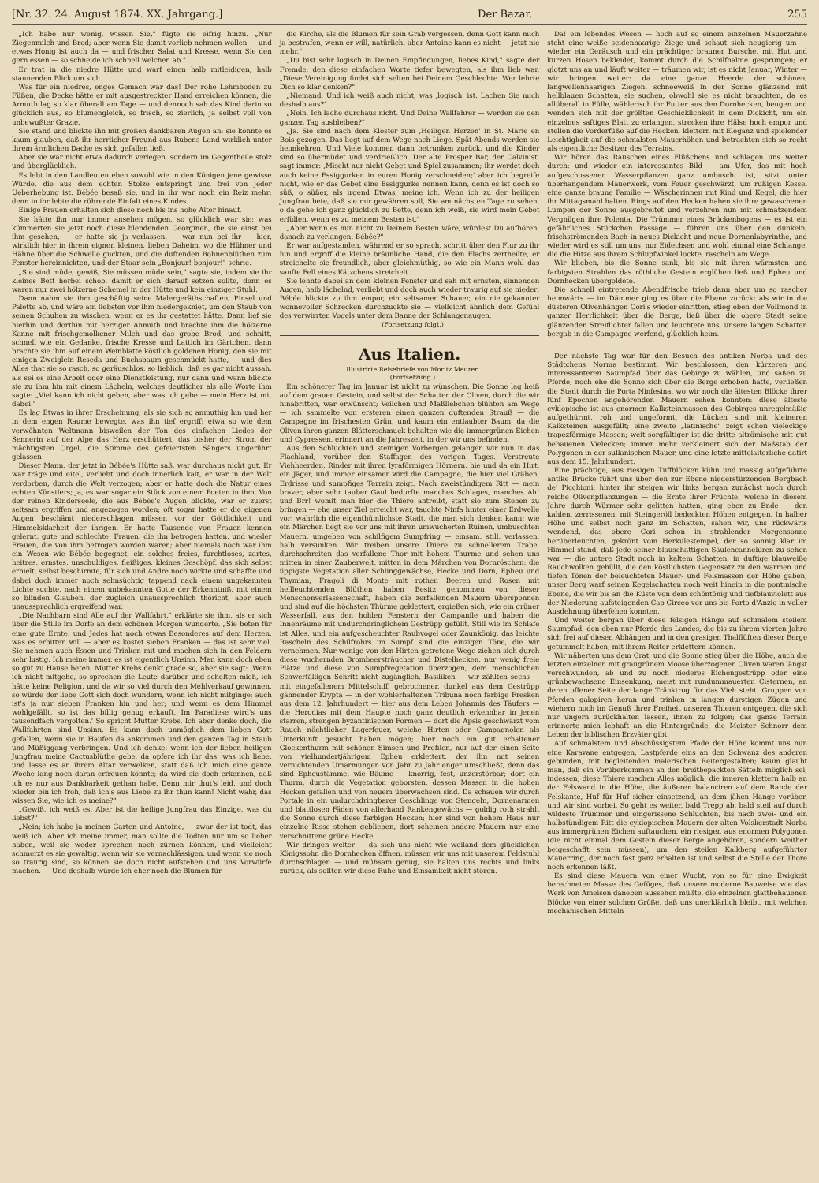[Nr. 32. 24. August 1874. XX. Jahrgang.] Der Bazar. 255
„Ich habe nur wenig, wissen Sie," fügte sie eifrig hinzu. „Nur Ziegenmilch und Brod; aber wenn Sie damit vorlieb nehmen wollen — und etwas Honig ist auch da — und frischer Salat und Kresse, wenn Sie den gern essen — so schneide ich schnell welchen ab."
Er trat in die niedre Hütte und warf einen halb mitleidigen, halb staunenden Blick um sich.
Was für ein niedres, enges Gemach war das! Der rohe Lehmboden zu Füßen, die Decke hätte er mit ausgestreckter Hand erreichen können, die Armuth lag so klar überall am Tage — und dennoch sah das Kind darin so glücklich aus, so blumengleich, so frisch, so zierlich, ja selbst voll von unbewußter Grazie.
Sie stand und blickte ihn mit großen dankbaren Augen an; sie konnte es kaum glauben, daß ihr herrlicher Freund aus Rubens Land wirklich unter ihrem ärmlichen Dache es sich gefallen ließ.
Aber sie war nicht etwa dadurch verlegen, sondern im Gegentheile stolz und überglücklich.
Es lebt in den Landleuten eben sowohl wie in den Königen jene gewisse Würde, die aus dem echten Stolze entspringt und frei von jeder Ueberhebung ist. Bébée besaß sie, und in ihr war noch ein Reiz mehr: denn in ihr lebte die rührende Einfalt eines Kindes.
Einige Frauen erhalten sich diese noch bis ins hohe Alter hinauf.
Sie hätte ihn nur immer ansehen mögen, so glücklich war sie; was kümmerten sie jetzt noch diese blendenden Georginen, die sie einst bei ihm gesehen, — er hatte sie ja verlassen, — war nun bei ihr — hier, wirklich hier in ihrem eignen kleinen, lieben Daheim, wo die Hühner und Hähne über die Schwelle guckten, und die duftenden Bohnenblüthen zum Fenster hereinnickten, und der Staar sein „Bonjour! bonjour!" schrie.
„Sie sind müde, gewiß, Sie müssen müde sein," sagte sie, indem sie ihr kleines Bett herbei schob, damit er sich darauf setzen sollte, denn es waren nur zwei hölzerne Schemel in der Hütte und kein einziger Stuhl.
Dann nahm sie ihm geschäftig seine Malergeräthschaften, Pinsel und Palette ab, und wäre am liebsten vor ihm niedergekniet, um den Staub von seinen Schuhen zu wischen, wenn er es ihr gestattet hätte. Dann lief sie hierhin und dorthin mit herziger Anmuth und brachte ihm die hölzerne Kanne mit frischgemolkener Milch und das grobe Brod, und schnitt, schnell wie ein Gedanke, frische Kresse und Lattich im Gärtchen, dann brachte sie ihm auf einem Weinblatte köstlich goldenen Honig, den sie mit einigen Zweiglein Reseda und Buchsbaum geschmückt hatte, — und dies Alles that sie so rasch, so geräuschlos, so lieblich, daß es gar nicht aussah, als sei es eine Arbeit oder eine Dienstleistung, nur dann und wann blickte sie zu ihm hin mit einem Lächeln, welches deutlicher als alle Worte ihm sagte: „Viel kann ich nicht geben, aber was ich gebe — mein Herz ist mit dabei."
Es lag Etwas in ihrer Erscheinung, als sie sich so anmuthig hin und her in dem engen Raume bewegte, was ihn tief ergriff; etwa so wie dem verwöhnten Weltmann bisweilen der Ton des einfachen Liedes der Sennerin auf der Alpe das Herz erschüttert, das bisher der Strom der mächtigsten Orgel, die Stimme des gefeiertsten Sängers ungerührt gelassen.
Dieser Mann, der jetzt in Bébée's Hütte saß, war durchaus nicht gut. Er war träge und eitel, verliebt und doch innerlich kalt, er war in der Welt verdorben, durch die Welt verzogen; aber er hatte doch die Natur eines echten Künstlers; ja, es war sogar ein Stück von einem Poeten in ihm. Von der reinen Kinderseele, die aus Bébée's Augen blickte, war er zuerst seltsam ergriffen und angezogen worden; oft sogar hatte er die eigenen Augen beschämt niederschlagen müssen vor der Göttlichkeit und Himmelsklarheit der ihrigen. Er hatte Tausende von Frauen kennen gelernt, gute und schlechte; Frauen, die ihn betrogen hatten, und wieder Frauen, die von ihm betrogen worden waren; aber niemals noch war ihm ein Wesen wie Bébée begegnet, ein solches freies, furchtloses, zartes, heitres, ernstes, unschuldiges, fleißiges, kleines Geschöpf, das sich selbst erhielt, selbst beschirmte, für sich und Andre noch wirkte und schaffte und dabei doch immer noch sehnsüchtig tappend nach einem ungekannten Lichte suchte, nach einem unbekannten Gotte der Erkenntniß, mit einem so blinden Glauben, der zugleich unaussprechlich thöricht, aber auch unaussprechlich ergreifend war.
„Die Nachbarn sind Alle auf der Wallfahrt," erklärte sie ihm, als er sich über die Stille im Dorfe an dem schönen Morgen wunderte. „Sie beten für eine gute Ernte, und Jedes hat noch etwas Besonderes auf dem Herzen, was es erbitten will — aber es kostet sieben Franken — das ist sehr viel. Sie nehmen auch Essen und Trinken mit und machen sich in den Feldern sehr lustig. Ich meine immer, es ist eigentlich Unsinn. Man kann doch eben so gut zu Hause beten. Mutter Krebs denkt grade so, aber sie sagt: ‚Wenn ich nicht mitgehe, so sprechen die Leute darüber und schelten mich, ich hätte keine Religion, und da wir so viel durch den Mehlverkauf gewinnen, so würde der liebe Gott sich doch wundern, wenn ich nicht mitginge; auch ist's ja nur sieben Franken hin und her; und wenn es dem Himmel wohlgefällt, so ist das billig genug erkauft. Im Paradiese wird's uns tausendfach vergolten.' So spricht Mutter Krebs. Ich aber denke doch, die Wallfahrten sind Unsinn. Es kann doch unmöglich dem lieben Gott gefallen, wenn sie in Haufen da ankommen und den ganzen Tag in Staub und Müßiggang verbringen. Und ich denke: wenn ich der lieben heiligen Jungfrau meine Cactusblüthe gebe, da opfere ich ihr das, was ich liebe, und lasse es an ihrem Altar verwelken, statt daß ich mich eine ganze Woche lang noch daran erfreuen könnte; da wird sie doch erkennen, daß ich es nur aus Dankbarkeit gethan habe. Denn mir thut's leid, und doch wieder bin ich froh, daß ich's aus Liebe zu ihr thun kann! Nicht wahr, das wissen Sie, wie ich es meine?"
„Gewiß, ich weiß es. Aber ist die heilige Jungfrau das Einzige, was du liebst?"
„Nein; ich habe ja meinen Garten und Antoine, — zwar der ist todt, das weiß ich. Aber ich meine immer, man sollte die Todten nur um so lieber haben, weil sie weder sprechen noch zürnen können, und vielleicht schmerzt es sie gewaltig, wenn wir sie vernachlässigen, und wenn sie noch so traurig sind, so können sie doch nicht aufstehen und uns Vorwürfe machen. — Und deshalb würde ich eher noch die Blumen für
die Kirche, als die Blumen für sein Grab vergessen, denn Gott kann mich ja bestrafen, wenn er will, natürlich, aber Antoine kann es nicht — jetzt nie mehr."
„Du bist sehr logisch in Deinen Empfindungen, liebes Kind," sagte der Fremde, den diese einfachen Worte tiefer bewegten, als ihm lieb war. „Diese Vereinigung findet sich selten bei Deinem Geschlechte. Wer lehrte Dich so klar denken?"
„Niemand. Und ich weiß auch nicht, was ‚logisch' ist. Lachen Sie mich deshalb aus?"
„Nein. Ich lache durchaus nicht. Und Deine Wallfahrer — werden sie den ganzen Tag ausbleiben?"
„Ja. Sie sind nach dem Kloster zum ‚Heiligen Herzen' in St. Marie en Bois gezogen. Das liegt auf dem Wege nach Liège. Spät Abends werden sie heimkehren. Und Viele kommen dann betrunken zurück, und die Kinder sind so übermüdet und verdrießlich. Der alte Prosper Bar, der Calvinist, sagt immer: ‚Mischt nur nicht Gebet und Spiel zusammen; ihr werdet doch auch keine Essiggurken in euren Honig zerschneiden;' aber ich begreife nicht, wie er das Gebet eine Essiggurke nennen kann, denn es ist doch so süß, o süßer, als irgend Etwas, meine ich. Wenn ich zu der heiligen Jungfrau bete, daß sie mir gewähren soll, Sie am nächsten Tage zu sehen, o da gehe ich ganz glücklich zu Bette, denn ich weiß, sie wird mein Gebet erfüllen, wenn es zu meinem Besten ist."
„Aber wenn es nun nicht zu Deinem Besten wäre, würdest Du aufhören, danach zu verlangen, Bébée?"
Er war aufgestanden, während er so sprach, schritt über den Flur zu ihr hin und ergriff die kleine bräunliche Hand, die den Flachs zertheilte, er streichelte sie freundlich, aber gleichmüthig, so wie ein Mann wohl das sanfte Fell eines Kätzchens streichelt.
Sie lehnte dabei an dem kleinen Fenster und sah mit ernsten, sinnenden Augen, halb lächelnd, verliebt und doch auch wieder traurig auf sie nieder; Bébée blickte zu ihm empor, ein seltsamer Schauer, ein nie gekannter wonnevoller Schrecken durchzuckte sie — vielleicht ähnlich dem Gefühl des verwirrten Vogels unter dem Banne der Schlangenaugen.
(Fortsetzung folgt.)
Aus Italien.
Illustrirte Reisebriefe von Moritz Meurer.
(Fortsetzung.)
Ein schönerer Tag im Januar ist nicht zu wünschen. Die Sonne lag heiß auf dem grauen Gestein, und selbst der Schatten der Oliven, durch die wir hinabritten, war erwünscht; Veilchen und Maßliebchen blühten am Wege — ich sammelte von ersteren einen ganzen duftenden Strauß — die Campagne im frischesten Grün, und kaum ein entlaubter Baum, da die Oliven ihren ganzen Blätterschmuck behalten wie die immergrünen Eichen und Cypressen, erinnert an die Jahreszeit, in der wir uns befinden.
Aus den Schluchten und steinigen Vorbergen gelangen wir nun in das Flachland, vorüber den Staffagen des vorigen Tages. Verstreute Viehheerden, Rinder mit ihren lyraförmigen Hörnern, hie und da ein Hirt, ein Jäger, und immer einsamer wird die Campagne, die hier viel Gräben, Erdrisse und sumpfiges Terrain zeigt. Nach zweistündigem Ritt — mein braver, aber sehr tauber Gaul bedurfte manches Schlages, manches Ah! und Brr! womit man hier die Thiere antreibt, statt sie zum Stehen zu bringen — ehe unser Ziel erreicht war, tauchte Ninfa hinter einer Erdwelle vor: wahrlich die eigenthümlichste Stadt, die man sich denken kann; wie ein Märchen liegt sie vor uns mit ihren umwucherten Ruinen, umbuschten Mauern, umgeben von schilfigem Sumpfring — einsam, still, verlassen, halb versunken. Wir treiben unsere Thiere zu schnellerem Trabe, durchschreiten das verfallene Thor mit hohem Thurme und sehen uns mitten in einer Zauberwelt, mitten in dem Märchen von Dornröschen: die üppigste Vegetation aller Schlinggewächse, Hecke und Dorn, Epheu und Thymian, Fragoli di Monte mit rothen Beeren und Rosen mit hellleuchtenden Blüthen haben Besitz genommen von dieser Menschenverlassenschaft, haben die zerfallenden Mauern übersponnen und sind auf die höchsten Thürme geklettert, ergießen sich, wie ein grüner Wasserfall, aus den hohlen Fenstern der Campanile und haben die Innenräume mit undurchdringlichem Gestrüpp gefüllt. Still wie im Schlafe ist Alles, und ein aufgescheuchter Raubvogel oder Zaunkönig, das leichte Rascheln des Schilfrohrs im Sumpf sind die einzigen Töne, die wir vernehmen. Nur wenige von den Hirten getretene Wege ziehen sich durch diese wuchernden Brombeersträucher und Distelhecken, nur wenig freie Plätze und diese von Sumpfvegetation überzogen, dem menschlichen Schwerfälligen Schritt nicht zugänglich. Basiliken — wir zählten sechs — mit eingefallenem Mittelschiff, gebrochener, dunkel aus dem Gestrüpp gähnender Krypta — in der wohlerhaltenen Tribuna noch farbige Fresken aus dem 12. Jahrhundert — hier aus dem Leben Johannis des Täufers — die Herodias mit dem Haupte noch ganz deutlich erkennbar in jenen starren, strengen byzantinischen Formen — dort die Apsis geschwärzt vom Rauch nächtlicher Lagerfeuer, welche Hirten oder Campagnolen als Unterkunft gesucht haben mögen; hier noch ein gut erhaltener Glockenthurm mit schönen Simsen und Profilen, nur auf der einen Seite von vielhundertjährigem Epheu erklettert, der ihn mit seinen vernichtenden Umarmungen von Jahr zu Jahr enger umschließt, denn das sind Epheustämme, wie Bäume — knorrig, fest, unzerstörbar; dort ein Thurm, durch die Vegetation geborsten, dessen Massen in die hohen Hecken gefallen und von neuem überwachsen sind. Da schauen wir durch Portale in ein undurchdringbares Geschlinge von Stengeln, Dornenarmen und blattlosen Fäden von allerhand Rankengewächs — goldig roth strahlt die Sonne durch diese farbigen Hecken; hier sind von hohem Haus nur einzelne Risse stehen geblieben, dort scheinen andere Mauern nur eine verschnittene grüne Hecke.
Wir dringen weiter — da sich uns nicht wie weiland dem glücklichen Königssohn die Dornhecken öffnen, müssen wir uns mit unserem Feldstuhl durchschlagen — und mühsam genug, sie halten uns rechts und links zurück, als sollten wir diese Ruhe und Einsamkeit nicht stören.
Da! ein lebendes Wesen — hoch auf so einem einzelnen Mauerzahne steht eine weiße seidenhaarige Ziege und schaut sich neugierig um — wieder ein Geräusch und ein prächtiger brauner Bursche, mit Hut und kurzen Hosen bekleidet, kommt durch die Schilfhalme gesprungen; er glotzt uns an und läuft weiter — träumen wir, ist es nicht Januar, Winter — wir bringen weiter: da eine ganze Heerde der schönen, langwellenhaarigen Ziegen, schneeweiß in der Sonne glänzend mit hellblauen Schatten, sie suchen, obwohl sie es nicht brauchten, da es allüberall in Fülle, wählerisch ihr Futter aus den Dornhecken, beugen und wenden sich mit der größten Geschicklichkeit in dem Dickicht, um ein einzelnes saftiges Blatt zu erlangen, strecken ihre Hälse hoch empor und stellen die Vorderfüße auf die Hecken, klettern mit Eleganz und spielender Leichtigkeit auf die schmalsten Mauerhöhen und betrachten sich so recht als eigentliche Besitzer des Terrains.
Wir hören das Rauschen eines Flüßchens und schlagen uns weiter durch: und wieder ein interessantes Bild — am Ufer, das mit hoch aufgeschossenen Wasserpflanzen ganz umbuscht ist, sitzt unter überhangendem Mauerwerk, vom Feuer geschwärzt, um rußigen Kessel eine ganze braune Familie — Wäscherinnen mit Kind und Kegel, die hier ihr Mittagsmahl halten. Rings auf den Hecken haben sie ihre gewaschenen Lumpen der Sonne ausgebreitet und verzehren nun mit schmatzendem Vergnügen ihre Polenta. Die Trümmer eines Brückenbogens — es ist ein gefährliches Stückchen Passage — führen uns über den dunkeln, frischströmenden Bach in neues Dickicht und neue Dornenlabyrinthe, und wieder wird es still um uns, nur Eidechsen und wohl einmal eine Schlange, die die Hitze aus ihrem Schlupfwinkel lockte, rascheln am Wege.
Wir blieben, bis die Sonne sank, bis sie mit ihren wärmsten und farbigsten Strahlen das röthliche Gestein erglühen ließ und Epheu und Dornhecken übergoldete.
Die schnell eintretende Abendfrische trieb dann aber um so rascher heimwärts — im Dämmer ging es über die Ebene zurück; als wir in die düsteren Olivenhängen Cori's wieder einritten, stieg eben der Vollmond in ganzer Herrlichkeit über die Berge, ließ über die obere Stadt seine glänzenden Streiflichter fallen und leuchtete uns, unsere langen Schatten bergab in die Campagne werfend, glücklich heim.
Der nächste Tag war für den Besuch des antiken Norba und des Städtchens Norma bestimmt. Wir beschlossen, den kürzeren und interessanteren Saumpfad über das Gebirge zu wählen, und saßen zu Pferde, noch ehe die Sonne sich über die Berge erhoben hatte, verließen die Stadt durch die Porta Ninfesina, wo wir noch die ältesten Blöcke ihrer fünf Epochen angehörenden Mauern sehen konnten: diese älteste cyklopische ist aus enormen Kalksteinmassen des Gebirges unregelmäßig aufgethürmt, roh und ungeformt, die Lücken sind mit kleineren Kalksteinen ausgefüllt; eine zweite „latinische" zeigt schon vieleckige trapezförmige Massen; weit sorgfältiger ist die dritte altrömische mit gut behauenen Vielecken; immer mehr verkleinert sich der Maßstab der Polygonen in der sullanischen Mauer, und eine letzte mittelalterliche datirt aus dem 15. Jahrhundert.
Eine prächtige, aus riesigen Tuffblöcken kühn und massig aufgeführte antike Brücke führt uns über den zur Ebene niederstürzenden Bergbach de' Picchioni; hinter ihr steigen wir links bergan zunächst noch durch reiche Olivenpflanzungen — die Ernte ihrer Früchte, welche in diesem Jahre durch Würmer sehr gelitten hatten, ging eben zu Ende — den kahlen, zerrissenen, mit Steingeröll bedeckten Höhen entgegen. In halber Höhe und selbst noch ganz im Schatten, sahen wir, uns rückwärts wendend, das obere Cori schon in strahlender Morgensonne herüberleuchten, gekrönt vom Herkulestempel, der so sonnig klar im Himmel stand, daß jede seiner blauschattigen Säulencanneluren zu sehen war — die untere Stadt noch in kaltem Schatten, in duftige blauweiße Rauchwolken gehüllt, die den köstlichsten Gegensatz zu den warmen und tiefen Tönen der beleuchteten Mauer- und Felsmassen der Höhe gaben; unser Berg warf seinen Kegelschatten noch weit hinein in die pontinische Ebene, die wir bis an die Küste von dem schöntönig und tiefblauviolett aus der Niederung aufsteigenden Cap Circeo vor uns bis Porto d'Anzio in voller Ausdehnung überfehen konnten.
Und weiter bergan über diese felsigen Hänge auf schmalem steilem Saumpfad, den eben nur Pferde des Landes, die bis zu ihrem vierten Jahre sich frei auf diesen Abhängen und in den grasigen Thalflüften dieser Berge getummelt haben, mit ihrem Reiter erklettern können.
Wir näherten uns dem Grat, und die Sonne stieg über die Höhe, auch die letzten einzelnen mit graugrünem Moose überzogenen Oliven waren längst verschwunden, ab und zu noch niederes Eichengestrüpp oder eine grünbewachsene Einsenkung, meist mit rundummauerten Cisternen, an deren offener Seite der lange Tränktrog für das Vieh steht. Gruppen von Pferden galopiren heran und trinken in langen durstigen Zügen und wiehern noch im Genuß ihrer Freiheit unseren Thieren entgegen, die sich nur ungern zurückhalten lassen, ihnen zu folgen; das ganze Terrain erinnerte mich lebhaft an die Hintergründe, die Meister Schnorr dem Leben der biblischen Erzväter gibt.
Auf schmalstem und abschüssigstem Pfade der Höhe kommt uns nun eine Karavane entgegen, Lastpferde eins an den Schwanz des anderen gebunden, mit begleitenden malerischen Reitergestalten; kaum glaubt man, daß ein Vorüberkommen an den breitbepackten Sätteln möglich sei, indessen, diese Thiere machen Alles möglich, die inneren klettern halb an der Felswand in die Höhe, die äußeren balanciren auf dem Rande der Felskante, Huf für Huf sicher einsetzend, an dem jähen Hange vorüber, und wir sind vorbei. So geht es weiter, bald Trepp ab, bald steil auf durch wildeste Trümmer und eingerissene Schluchten, bis nach zwei- und ein halbstündigem Ritt die cyklopischen Mauern der alten Volskerstadt Norba aus immergrünen Eichen auftauchen, ein riesiger, aus enormen Polygonen (die nicht einmal dem Gestein dieser Berge angehören, sondern weither beigeschafft sein müssen), um den steilen Kalkberg aufgeführter Mauerring, der noch fast ganz erhalten ist und selbst die Stelle der Thore noch erkennen läßt.
Es sind diese Mauern von einer Wucht, von so für eine Ewigkeit berechneten Masse des Gefüges, daß unsere moderne Bauweise wie das Werk von Ameisen daneben aussehen müßte, die einzelnen glattbehauenen Blöcke von einer solchen Größe, daß uns unerklärlich bleibt, mit welchen mechanischen Mitteln